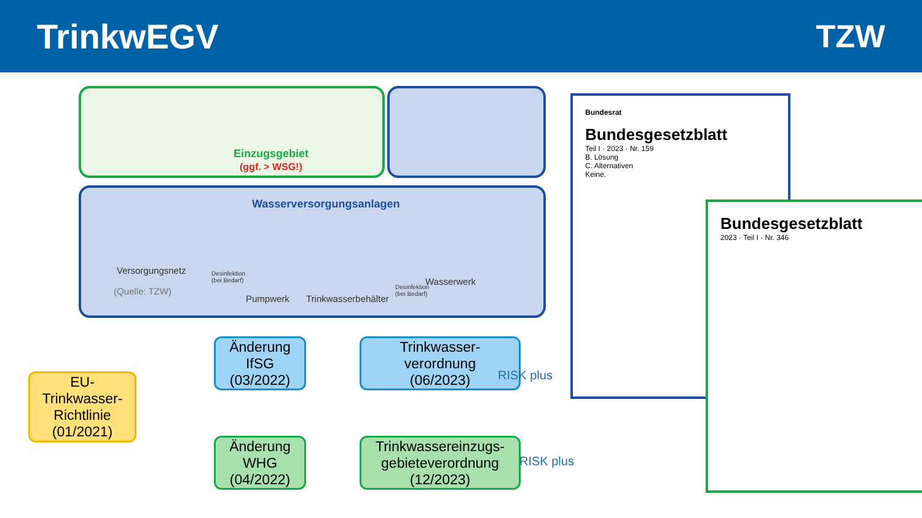TrinkwEGV TZW
Einzugsgebiet
(ggf. > WSG!)
Wasserversorgungsanlagen
Versorgungsnetz
(Quelle: TZW)
Desinfektion
(bei Bedarf)
Pumpwerk Trinkwasserbehälter
Desinfektion
(bei Bedarf)
Wasserwerk
EU-
Trinkwasser-
Richtlinie
(01/2021)
Änderung
IfSG
(03/2022)
Trinkwasser-
verordnung
(06/2023)
Änderung
WHG
(04/2022)
Trinkwassereinzugs-
gebieteverordnung
(12/2023)
RISK plus
RISK plus
Bundesrat
Bundesgesetzblatt
Teil I · 2023 · Nr. 159
B. Lösung
C. Alternativen
Keine.
Bundesgesetzblatt
2023 · Teil I · Nr. 346